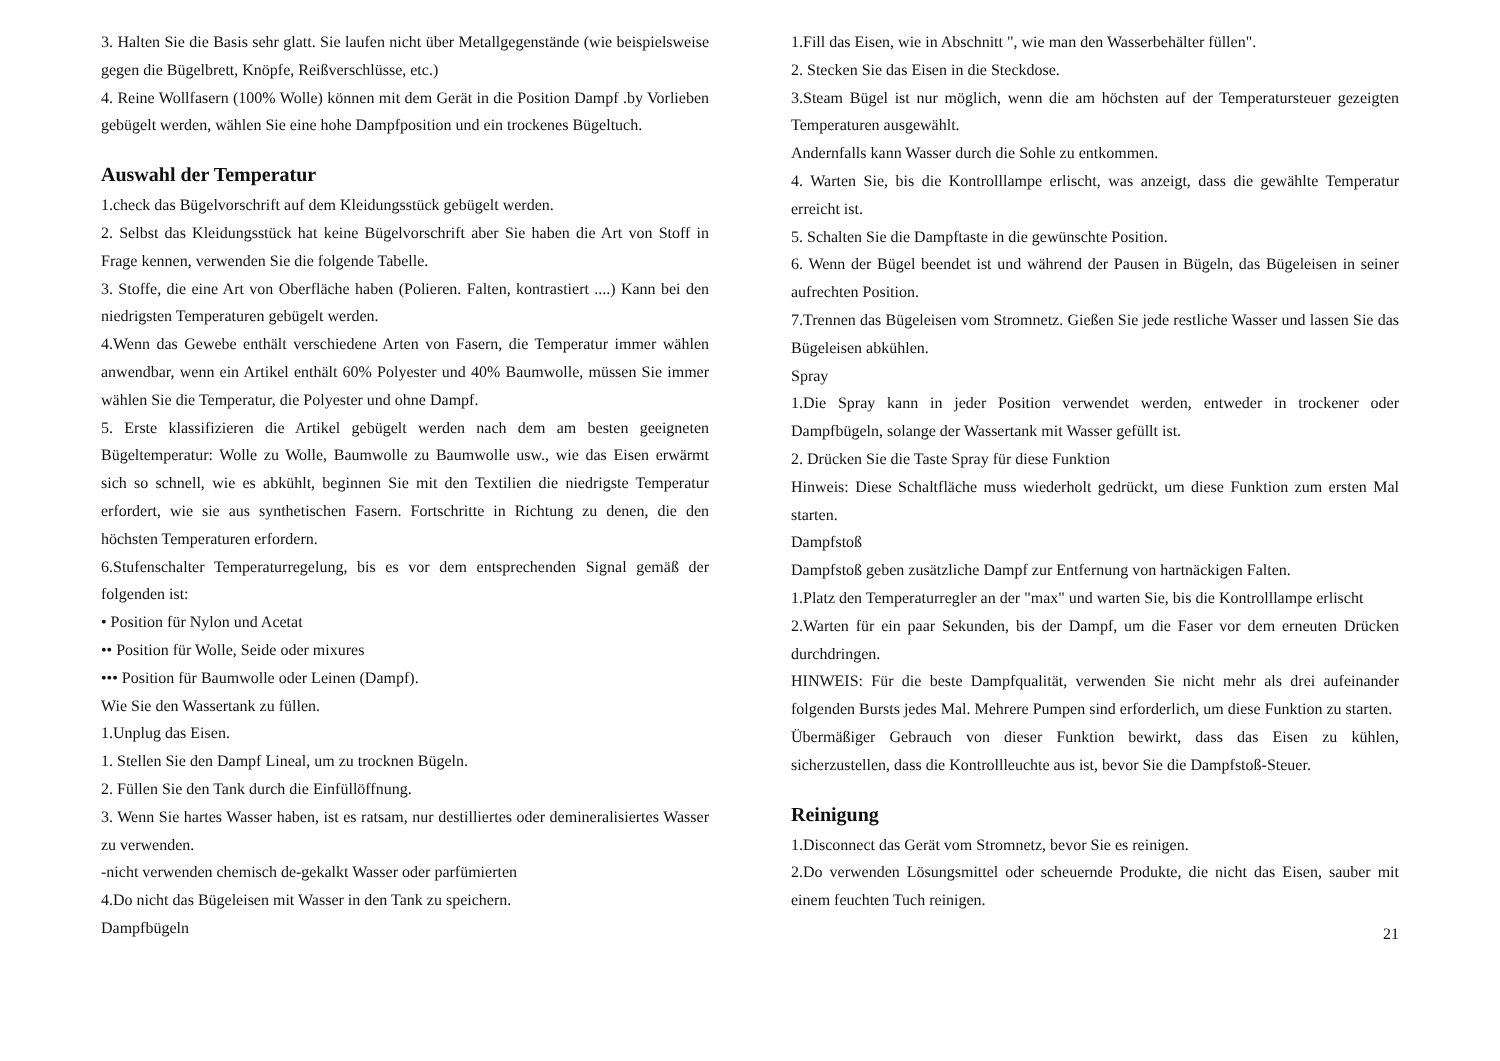3. Halten Sie die Basis sehr glatt. Sie laufen nicht über Metallgegenstände (wie beispielsweise gegen die Bügelbrett, Knöpfe, Reißverschlüsse, etc.)
4. Reine Wollfasern (100% Wolle) können mit dem Gerät in die Position Dampf .by Vorlieben gebügelt werden, wählen Sie eine hohe Dampfposition und ein trockenes Bügeltuch.
Auswahl der Temperatur
1.check das Bügelvorschrift auf dem Kleidungsstück gebügelt werden.
2. Selbst das Kleidungsstück hat keine Bügelvorschrift aber Sie haben die Art von Stoff in Frage kennen, verwenden Sie die folgende Tabelle.
3. Stoffe, die eine Art von Oberfläche haben (Polieren. Falten, kontrastiert ....) Kann bei den niedrigsten Temperaturen gebügelt werden.
4.Wenn das Gewebe enthält verschiedene Arten von Fasern, die Temperatur immer wählen anwendbar, wenn ein Artikel enthält 60% Polyester und 40% Baumwolle, müssen Sie immer wählen Sie die Temperatur, die Polyester und ohne Dampf.
5. Erste klassifizieren die Artikel gebügelt werden nach dem am besten geeigneten Bügeltemperatur: Wolle zu Wolle, Baumwolle zu Baumwolle usw., wie das Eisen erwärmt sich so schnell, wie es abkühlt, beginnen Sie mit den Textilien die niedrigste Temperatur erfordert, wie sie aus synthetischen Fasern. Fortschritte in Richtung zu denen, die den höchsten Temperaturen erfordern.
6.Stufenschalter Temperaturregelung, bis es vor dem entsprechenden Signal gemäß der folgenden ist:
• Position für Nylon und Acetat
•• Position für Wolle, Seide oder mixures
••• Position für Baumwolle oder Leinen (Dampf).
Wie Sie den Wassertank zu füllen.
1.Unplug das Eisen.
1. Stellen Sie den Dampf Lineal, um zu trocknen Bügeln.
2. Füllen Sie den Tank durch die Einfüllöffnung.
3. Wenn Sie hartes Wasser haben, ist es ratsam, nur destilliertes oder demineralisiertes Wasser zu verwenden.
-nicht verwenden chemisch de-gekalkt Wasser oder parfümierten
4.Do nicht das Bügeleisen mit Wasser in den Tank zu speichern.
Dampfbügeln
1.Fill das Eisen, wie in Abschnitt ", wie man den Wasserbehälter füllen".
2. Stecken Sie das Eisen in die Steckdose.
3.Steam Bügel ist nur möglich, wenn die am höchsten auf der Temperatursteuer gezeigten Temperaturen ausgewählt.
Andernfalls kann Wasser durch die Sohle zu entkommen.
4. Warten Sie, bis die Kontrolllampe erlischt, was anzeigt, dass die gewählte Temperatur erreicht ist.
5. Schalten Sie die Dampftaste in die gewünschte Position.
6. Wenn der Bügel beendet ist und während der Pausen in Bügeln, das Bügeleisen in seiner aufrechten Position.
7.Trennen das Bügeleisen vom Stromnetz. Gießen Sie jede restliche Wasser und lassen Sie das Bügeleisen abkühlen.
Spray
1.Die Spray kann in jeder Position verwendet werden, entweder in trockener oder Dampfbügeln, solange der Wassertank mit Wasser gefüllt ist.
2. Drücken Sie die Taste Spray für diese Funktion
Hinweis: Diese Schaltfläche muss wiederholt gedrückt, um diese Funktion zum ersten Mal starten.
Dampfstoß
Dampfstoß geben zusätzliche Dampf zur Entfernung von hartnäckigen Falten.
1.Platz den Temperaturregler an der "max" und warten Sie, bis die Kontrolllampe erlischt
2.Warten für ein paar Sekunden, bis der Dampf, um die Faser vor dem erneuten Drücken durchdringen.
HINWEIS: Für die beste Dampfqualität, verwenden Sie nicht mehr als drei aufeinander folgenden Bursts jedes Mal. Mehrere Pumpen sind erforderlich, um diese Funktion zu starten.
Übermäßiger Gebrauch von dieser Funktion bewirkt, dass das Eisen zu kühlen, sicherzustellen, dass die Kontrollleuchte aus ist, bevor Sie die Dampfstoß-Steuer.
Reinigung
1.Disconnect das Gerät vom Stromnetz, bevor Sie es reinigen.
2.Do verwenden Lösungsmittel oder scheuernde Produkte, die nicht das Eisen, sauber mit einem feuchten Tuch reinigen.
21